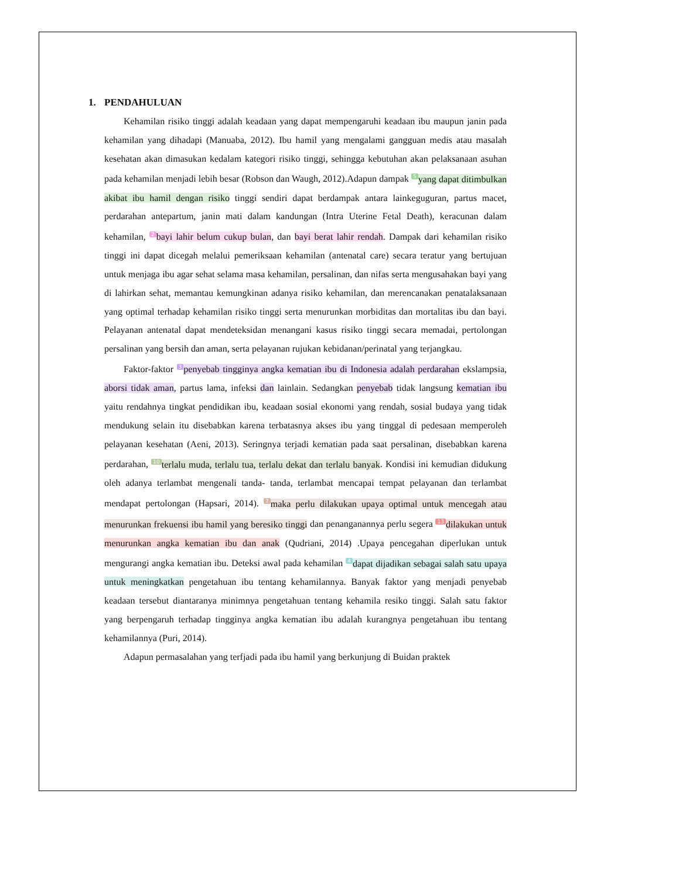1. PENDAHULUAN
Kehamilan risiko tinggi adalah keadaan yang dapat mempengaruhi keadaan ibu maupun janin pada kehamilan yang dihadapi (Manuaba, 2012). Ibu hamil yang mengalami gangguan medis atau masalah kesehatan akan dimasukan kedalam kategori risiko tinggi, sehingga kebutuhan akan pelaksanaan asuhan pada kehamilan menjadi lebih besar (Robson dan Waugh, 2012).Adapun dampak <sup>5</sup>yang dapat ditimbulkan akibat ibu hamil dengan risiko tinggi sendiri dapat berdampak antara lainkeguguran, partus macet, perdarahan antepartum, janin mati dalam kandungan (Intra Uterine Fetal Death), keracunan dalam kehamilan, <sup>2</sup>bayi lahir belum cukup bulan, dan bayi berat lahir rendah. Dampak dari kehamilan risiko tinggi ini dapat dicegah melalui pemeriksaan kehamilan (antenatal care) secara teratur yang bertujuan untuk menjaga ibu agar sehat selama masa kehamilan, persalinan, dan nifas serta mengusahakan bayi yang di lahirkan sehat, memantau kemungkinan adanya risiko kehamilan, dan merencanakan penatalaksanaan yang optimal terhadap kehamilan risiko tinggi serta menurunkan morbiditas dan mortalitas ibu dan bayi. Pelayanan antenatal dapat mendeteksidan menangani kasus risiko tinggi secara memadai, pertolongan persalinan yang bersih dan aman, serta pelayanan rujukan kebidanan/perinatal yang terjangkau.
Faktor-faktor <sup>3</sup>penyebab tingginya angka kematian ibu di Indonesia adalah perdarahan ekslampsia, aborsi tidak aman, partus lama, infeksi dan lainlain. Sedangkan penyebab tidak langsung kematian ibu yaitu rendahnya tingkat pendidikan ibu, keadaan sosial ekonomi yang rendah, sosial budaya yang tidak mendukung selain itu disebabkan karena terbatasnya akses ibu yang tinggal di pedesaan memperoleh pelayanan kesehatan (Aeni, 2013). Seringnya terjadi kematian pada saat persalinan, disebabkan karena perdarahan, <sup>10</sup>terlalu muda, terlalu tua, terlalu dekat dan terlalu banyak. Kondisi ini kemudian didukung oleh adanya terlambat mengenali tanda- tanda, terlambat mencapai tempat pelayanan dan terlambat mendapat pertolongan (Hapsari, 2014). <sup>7</sup>maka perlu dilakukan upaya optimal untuk mencegah atau menurunkan frekuensi ibu hamil yang beresiko tinggi dan penanganannya perlu segera <sup>13</sup>dilakukan untuk menurunkan angka kematian ibu dan anak (Qudriani, 2014) .Upaya pencegahan diperlukan untuk mengurangi angka kematian ibu. Deteksi awal pada kehamilan <sup>4</sup>dapat dijadikan sebagai salah satu upaya untuk meningkatkan pengetahuan ibu tentang kehamilannya. Banyak faktor yang menjadi penyebab keadaan tersebut diantaranya minimnya pengetahuan tentang kehamila resiko tinggi. Salah satu faktor yang berpengaruh terhadap tingginya angka kematian ibu adalah kurangnya pengetahuan ibu tentang kehamilannya (Puri, 2014).
Adapun permasalahan yang terfjadi pada ibu hamil yang berkunjung di Buidan praktek